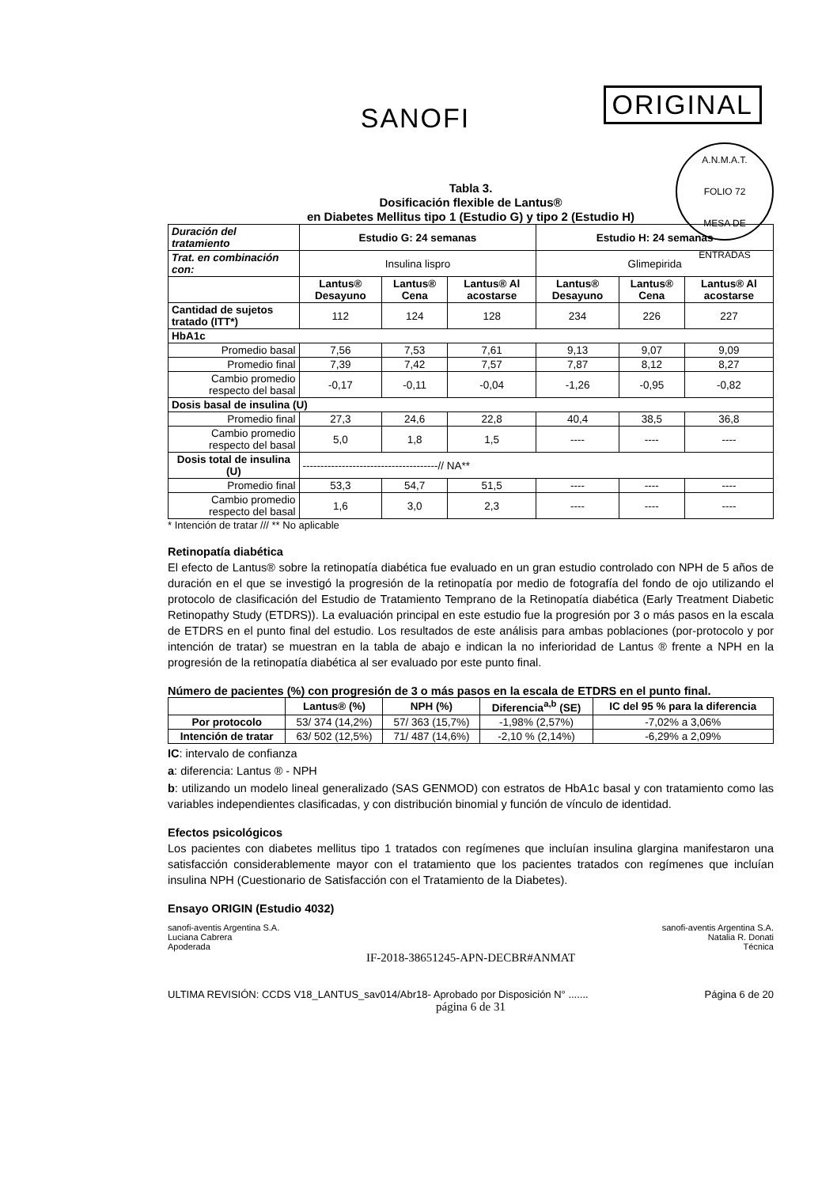SANOFI
ORIGINAL
A.N.M.A.T.
FOLIO 72
MESA DE ENTRADAS
Tabla 3.
Dosificación flexible de Lantus®
en Diabetes Mellitus tipo 1 (Estudio G) y tipo 2 (Estudio H)
| Duración del tratamiento | Estudio G: 24 semanas | | | Estudio H: 24 semanas | | |
| --- | --- | --- | --- | --- | --- | --- |
| Trat. en combinación con: | Insulina lispro | | | Glimepirida | | |
| | Lantus® Desayuno | Lantus® Cena | Lantus® Al acostarse | Lantus® Desayuno | Lantus® Cena | Lantus® Al acostarse |
| Cantidad de sujetos tratado (ITT*) | 112 | 124 | 128 | 234 | 226 | 227 |
| HbA1c | | | | | | |
| Promedio basal | 7,56 | 7,53 | 7,61 | 9,13 | 9,07 | 9,09 |
| Promedio final | 7,39 | 7,42 | 7,57 | 7,87 | 8,12 | 8,27 |
| Cambio promedio respecto del basal | -0,17 | -0,11 | -0,04 | -1,26 | -0,95 | -0,82 |
| Dosis basal de insulina (U) | | | | | | |
| Promedio final | 27,3 | 24,6 | 22,8 | 40,4 | 38,5 | 36,8 |
| Cambio promedio respecto del basal | 5,0 | 1,8 | 1,5 | ---- | ---- | ---- |
| Dosis total de insulina (U) | --------------------------------------// NA** | | | | | |
| Promedio final | 53,3 | 54,7 | 51,5 | ---- | ---- | ---- |
| Cambio promedio respecto del basal | 1,6 | 3,0 | 2,3 | ---- | ---- | ---- |
* Intención de tratar /// ** No aplicable
Retinopatía diabética
El efecto de Lantus® sobre la retinopatía diabética fue evaluado en un gran estudio controlado con NPH de 5 años de duración en el que se investigó la progresión de la retinopatía por medio de fotografía del fondo de ojo utilizando el protocolo de clasificación del Estudio de Tratamiento Temprano de la Retinopatía diabética (Early Treatment Diabetic Retinopathy Study (ETDRS)). La evaluación principal en este estudio fue la progresión por 3 o más pasos en la escala de ETDRS en el punto final del estudio. Los resultados de este análisis para ambas poblaciones (por-protocolo y por intención de tratar) se muestran en la tabla de abajo e indican la no inferioridad de Lantus ® frente a NPH en la progresión de la retinopatía diabética al ser evaluado por este punto final.
Número de pacientes (%) con progresión de 3 o más pasos en la escala de ETDRS en el punto final.
| | Lantus® (%) | NPH (%) | Diferencia<sup>a,b</sup> (SE) | IC del 95 % para la diferencia |
| --- | --- | --- | --- | --- |
| Por protocolo | 53/ 374 (14,2%) | 57/ 363 (15,7%) | -1,98% (2,57%) | -7,02% a 3,06% |
| Intención de tratar | 63/ 502 (12,5%) | 71/ 487 (14,6%) | -2,10 % (2,14%) | -6,29% a 2,09% |
IC: intervalo de confianza
a: diferencia: Lantus ® - NPH
b: utilizando un modelo lineal generalizado (SAS GENMOD) con estratos de HbA1c basal y con tratamiento como las variables independientes clasificadas, y con distribución binomial y función de vínculo de identidad.
Efectos psicológicos
Los pacientes con diabetes mellitus tipo 1 tratados con regímenes que incluían insulina glargina manifestaron una satisfacción considerablemente mayor con el tratamiento que los pacientes tratados con regímenes que incluían insulina NPH (Cuestionario de Satisfacción con el Tratamiento de la Diabetes).
Ensayo ORIGIN (Estudio 4032)
sanofi-aventis Argentina S.A.
Luciana Cabrera
Apoderada
sanofi-aventis Argentina S.A.
Natalia R. Donati
Técnica
IF-2018-38651245-APN-DECBR#ANMAT
ULTIMA REVISIÓN: CCDS V18_LANTUS_sav014/Abr18- Aprobado por Disposición N° ....... Página 6 de 20
página 6 de 31